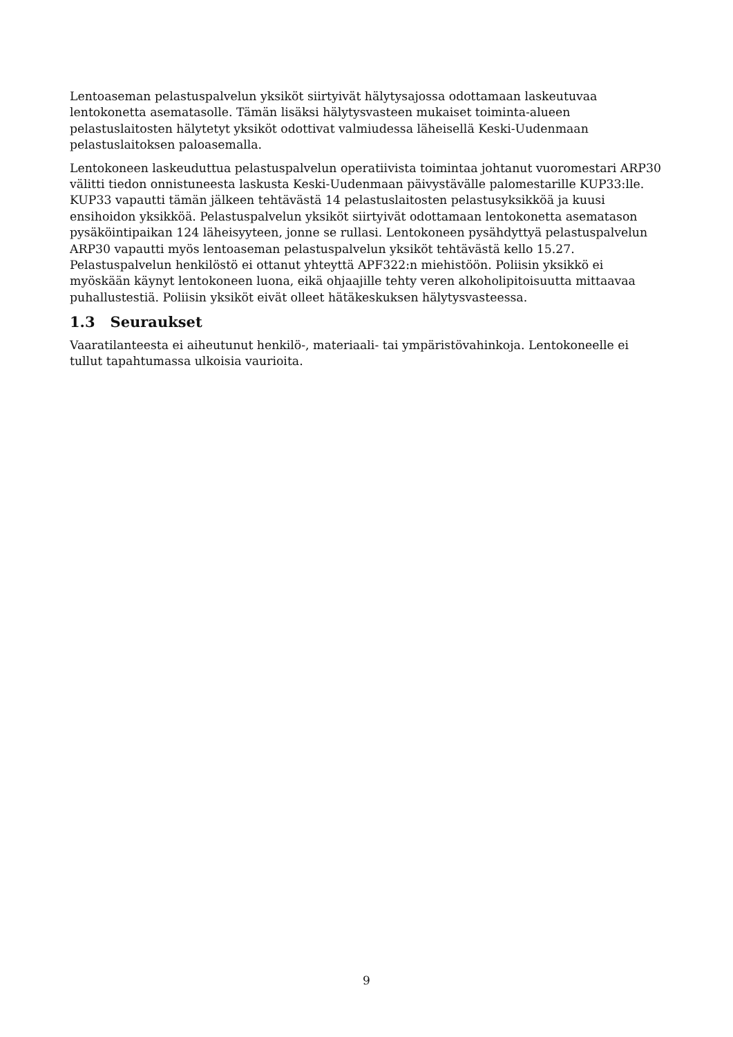Lentoaseman pelastuspalvelun yksiköt siirtyivät hälytysajossa odottamaan laskeutuvaa lentokonetta asematasolle. Tämän lisäksi hälytysvasteen mukaiset toiminta-alueen pelastuslaitosten hälytetyt yksiköt odottivat valmiudessa läheisellä Keski-Uudenmaan pelastuslaitoksen paloasemalla.
Lentokoneen laskeuduttua pelastuspalvelun operatiivista toimintaa johtanut vuoromestari ARP30 välitti tiedon onnistuneesta laskusta Keski-Uudenmaan päivystävälle palomestarille KUP33:lle. KUP33 vapautti tämän jälkeen tehtävästä 14 pelastuslaitosten pelastusyksikköä ja kuusi ensihoidon yksikköä. Pelastuspalvelun yksiköt siirtyivät odottamaan lentokonetta asematason pysäköintipaikan 124 läheisyyteen, jonne se rullasi. Lentokoneen pysähdyttyä pelastuspalvelun ARP30 vapautti myös lentoaseman pelastuspalvelun yksiköt tehtävästä kello 15.27. Pelastuspalvelun henkilöstö ei ottanut yhteyttä APF322:n miehistöön. Poliisin yksikkö ei myöskään käynyt lentokoneen luona, eikä ohjaajille tehty veren alkoholipitoisuutta mittaavaa puhallustestiä. Poliisin yksiköt eivät olleet hätäkeskuksen hälytysvasteessa.
1.3 Seuraukset
Vaaratilanteesta ei aiheutunut henkilö-, materiaali- tai ympäristövahinkoja. Lentokoneelle ei tullut tapahtumassa ulkoisia vaurioita.
9